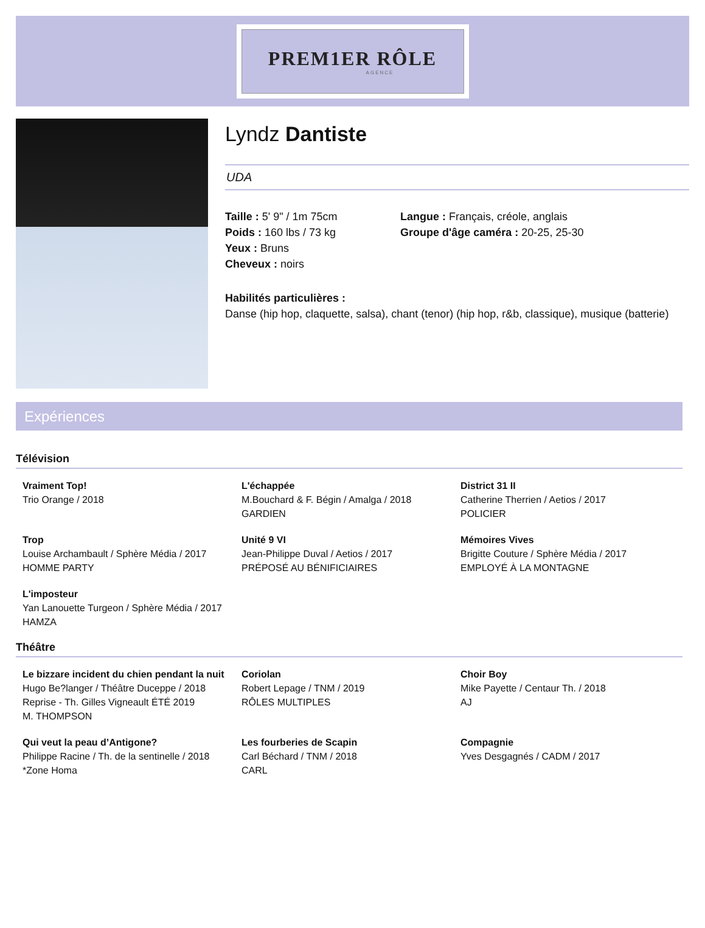PREM1ER RÔLE
AGENCE
Lyndz Dantiste
UDA
Taille : 5' 9" / 1m 75cm
Poids : 160 lbs / 73 kg
Yeux : Bruns
Cheveux : noirs
Langue : Français, créole, anglais
Groupe d'âge caméra : 20-25, 25-30
Habilités particulières :
Danse (hip hop, claquette, salsa), chant (tenor) (hip hop, r&b, classique), musique (batterie)
Expériences
Télévision
Vraiment Top!
Trio Orange / 2018
L'échappée
M.Bouchard & F. Bégin / Amalga / 2018
GARDIEN
District 31 II
Catherine Therrien / Aetios / 2017
POLICIER
Trop
Louise Archambault / Sphère Média / 2017
HOMME PARTY
Unité 9 VI
Jean-Philippe Duval / Aetios / 2017
PRÉPOSÉ AU BÉNIFICIAIRES
Mémoires Vives
Brigitte Couture / Sphère Média / 2017
EMPLOYÉ À LA MONTAGNE
L'imposteur
Yan Lanouette Turgeon / Sphère Média / 2017
HAMZA
Théâtre
Le bizzare incident du chien pendant la nuit
Hugo Be?langer / Théâtre Duceppe / 2018
Reprise - Th. Gilles Vigneault ÉTÉ 2019
M. THOMPSON
Coriolan
Robert Lepage / TNM / 2019
RÔLES MULTIPLES
Choir Boy
Mike Payette / Centaur Th. / 2018
AJ
Qui veut la peau d’Antigone?
Philippe Racine / Th. de la sentinelle / 2018
*Zone Homa
Les fourberies de Scapin
Carl Béchard / TNM / 2018
CARL
Compagnie
Yves Desgagnés / CADM / 2017